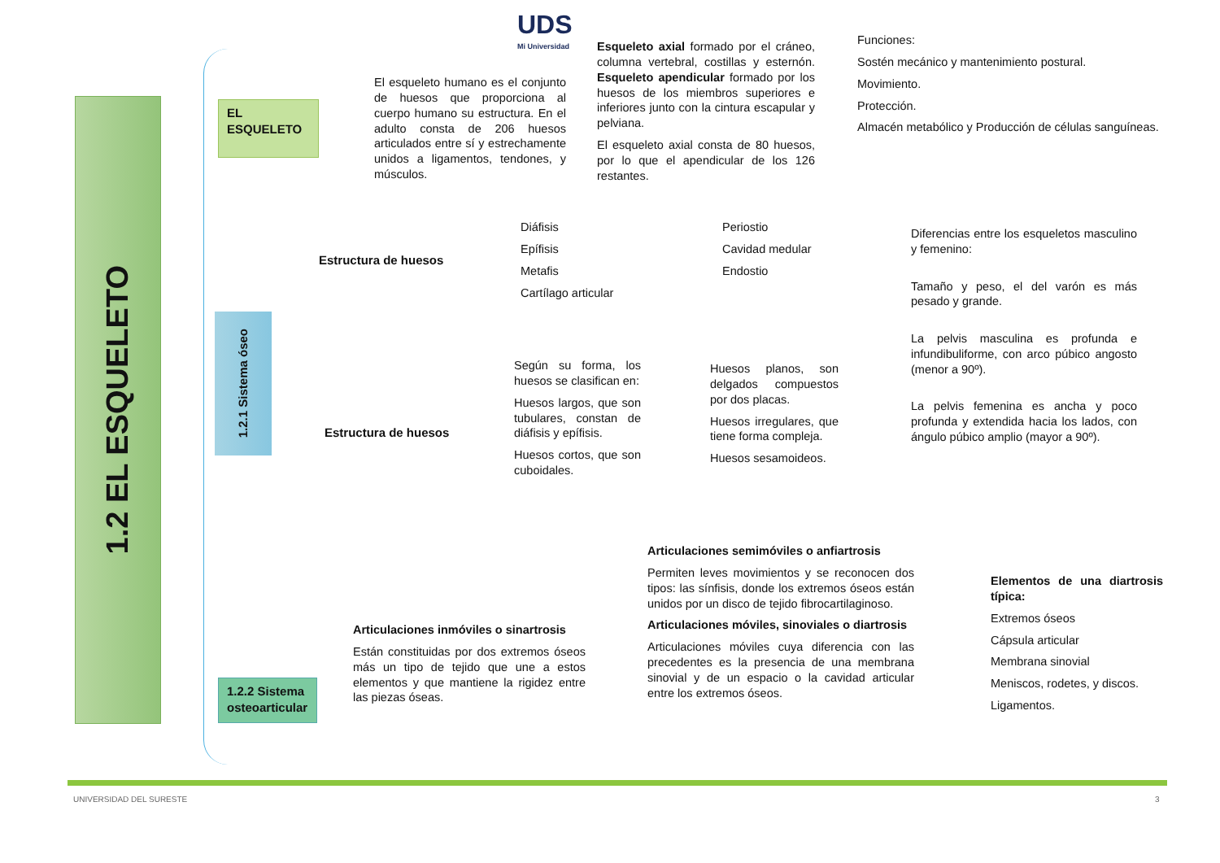UDS
Mi Universidad
1.2 EL ESQUELETO
EL
ESQUELETO
1.2.1 Sistema óseo
1.2.2 Sistema osteoarticular
El esqueleto humano es el conjunto de huesos que proporciona al cuerpo humano su estructura. En el adulto consta de 206 huesos articulados entre sí y estrechamente unidos a ligamentos, tendones, y músculos.
Esqueleto axial formado por el cráneo, columna vertebral, costillas y esternón. Esqueleto apendicular formado por los huesos de los miembros superiores e inferiores junto con la cintura escapular y pelviana.
El esqueleto axial consta de 80 huesos, por lo que el apendicular de los 126 restantes.
Funciones:
Sostén mecánico y mantenimiento postural.
Movimiento.
Protección.
Almacén metabólico y Producción de células sanguíneas.
Estructura de huesos
Diáfisis
Epífisis
Metafis
Cartílago articular
Periostio
Cavidad medular
Endostio
Diferencias entre los esqueletos masculino y femenino:
Tamaño y peso, el del varón es más pesado y grande.
La pelvis masculina es profunda e infundibuliforme, con arco púbico angosto (menor a 90º).
La pelvis femenina es ancha y poco profunda y extendida hacia los lados, con ángulo púbico amplio (mayor a 90º).
Estructura de huesos
Según su forma, los huesos se clasifican en:
Huesos largos, que son tubulares, constan de diáfisis y epífisis.
Huesos cortos, que son cuboidales.
Huesos planos, son delgados compuestos por dos placas.
Huesos irregulares, que tiene forma compleja.
Huesos sesamoideos.
Articulaciones inmóviles o sinartrosis
Están constituidas por dos extremos óseos más un tipo de tejido que une a estos elementos y que mantiene la rigidez entre las piezas óseas.
Articulaciones semimóviles o anfiartrosis
Permiten leves movimientos y se reconocen dos tipos: las sínfisis, donde los extremos óseos están unidos por un disco de tejido fibrocartilaginoso.
Articulaciones móviles, sinoviales o diartrosis
Articulaciones móviles cuya diferencia con las precedentes es la presencia de una membrana sinovial y de un espacio o la cavidad articular entre los extremos óseos.
Elementos de una diartrosis típica:
Extremos óseos
Cápsula articular
Membrana sinovial
Meniscos, rodetes, y discos.
Ligamentos.
UNIVERSIDAD DEL SURESTE 3